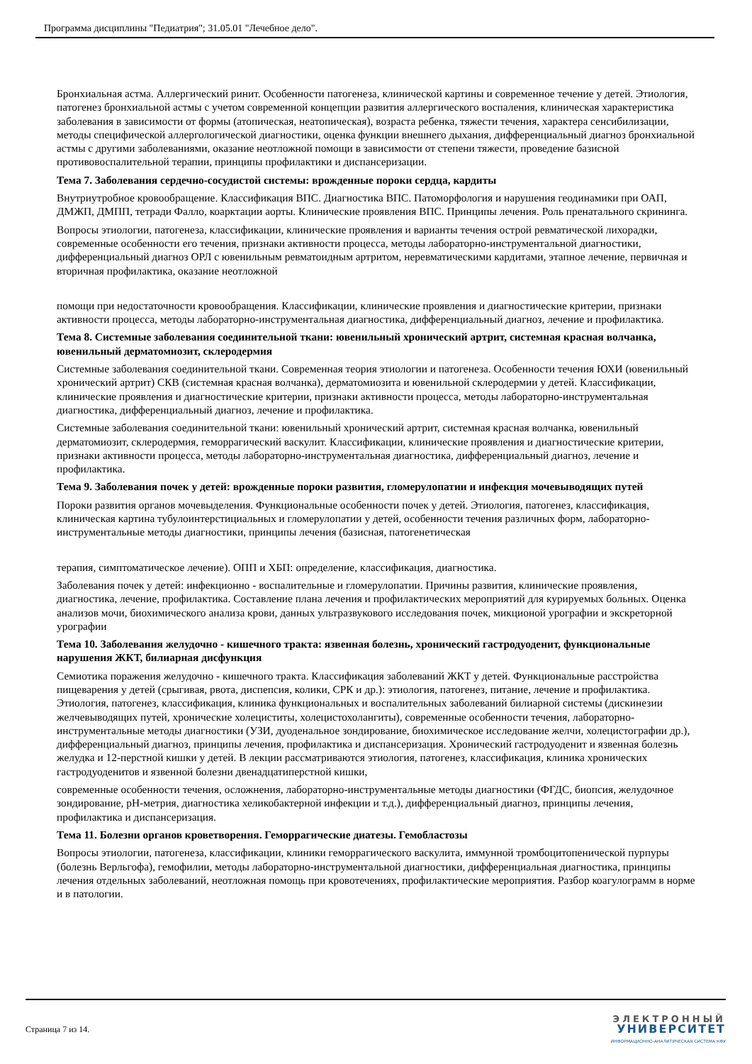Программа дисциплины "Педиатрия"; 31.05.01 "Лечебное дело".
Бронхиальная астма. Аллергический ринит. Особенности патогенеза, клинической картины и современное течение у детей. Этиология, патогенез бронхиальной астмы с учетом современной концепции развития аллергического воспаления, клиническая характеристика заболевания в зависимости от формы (атопическая, неатопическая), возраста ребенка, тяжести течения, характера сенсибилизации, методы специфической аллергологической диагностики, оценка функции внешнего дыхания, дифференциальный диагноз бронхиальной астмы с другими заболеваниями, оказание неотложной помощи в зависимости от степени тяжести, проведение базисной противовоспалительной терапии, принципы профилактики и диспансеризации.
Тема 7. Заболевания сердечно-сосудистой системы: врожденные пороки сердца, кардиты
Внутриутробное кровообращение. Классификация ВПС. Диагностика ВПС. Патоморфология и нарушения геодинамики при ОАП, ДМЖП, ДМПП, тетради Фалло, коарктации аорты. Клинические проявления ВПС. Принципы лечения. Роль пренатального скрининга.
Вопросы этиологии, патогенеза, классификации, клинические проявления и варианты течения острой ревматической лихорадки, современные особенности его течения, признаки активности процесса, методы лабораторно-инструментальной диагностики, дифференциальный диагноз ОРЛ с ювенильным ревматоидным артритом, неревматическими кардитами, этапное лечение, первичная и вторичная профилактика, оказание неотложной
помощи при недостаточности кровообращения. Классификации, клинические проявления и диагностические критерии, признаки активности процесса, методы лабораторно-инструментальная диагностика, дифференциальный диагноз, лечение и профилактика.
Тема 8. Системные заболевания соединительной ткани: ювенильный хронический артрит, системная красная волчанка, ювенильный дерматомиозит, склеродермия
Системные заболевания соединительной ткани. Современная теория этиологии и патогенеза. Особенности течения ЮХИ (ювенильный хронический артрит) СКВ (системная красная волчанка), дерматомиозита и ювенильной склеродермии у детей. Классификации, клинические проявления и диагностические критерии, признаки активности процесса, методы лабораторно-инструментальная диагностика, дифференциальный диагноз, лечение и профилактика.
Системные заболевания соединительной ткани: ювенильный хронический артрит, системная красная волчанка, ювенильный дерматомиозит, склеродермия, геморрагический васкулит. Классификации, клинические проявления и диагностические критерии, признаки активности процесса, методы лабораторно-инструментальная диагностика, дифференциальный диагноз, лечение и профилактика.
Тема 9. Заболевания почек у детей: врожденные пороки развития, гломерулопатии и инфекция мочевыводящих путей
Пороки развития органов мочевыделения. Функциональные особенности почек у детей. Этиология, патогенез, классификация, клиническая картина тубулоинтерстициальных и гломерулопатии у детей, особенности течения различных форм, лабораторно-инструментальные методы диагностики, принципы лечения (базисная, патогенетическая
терапия, симптоматическое лечение). ОПП и ХБП: определение, классификация, диагностика.
Заболевания почек у детей: инфекционно - воспалительные и гломерулопатии. Причины развития, клинические проявления, диагностика, лечение, профилактика. Составление плана лечения и профилактических мероприятий для курируемых больных. Оценка анализов мочи, биохимического анализа крови, данных ультразвукового исследования почек, микционой урографии и экскреторной урографии
Тема 10. Заболевания желудочно - кишечного тракта: язвенная болезнь, хронический гастродуоденит, функциональные нарушения ЖКТ, билиарная дисфункция
Семиотика поражения желудочно - кишечного тракта. Классификация заболеваний ЖКТ у детей. Функциональные расстройства пищеварения у детей (срыгивая, рвота, диспепсия, колики, СРК и др.): этиология, патогенез, питание, лечение и профилактика. Этиология, патогенез, классификация, клиника функциональных и воспалительных заболеваний билиарной системы (дискинезии желчевыводящих путей, хронические холециститы, холецистохолангиты), современные особенности течения, лабораторно-инструментальные методы диагностики (УЗИ, дуоденальное зондирование, биохимическое исследование желчи, холецистографии др.), дифференциальный диагноз, принципы лечения, профилактика и диспансеризация. Хронический гастродуоденит и язвенная болезнь желудка и 12-перстной кишки у детей. В лекции рассматриваются этиология, патогенез, классификация, клиника хронических гастродуоденитов и язвенной болезни двенадцатиперстной кишки,
современные особенности течения, осложнения, лабораторно-инструментальные методы диагностики (ФГДС, биопсия, желудочное зондирование, pH-метрия, диагностика хеликобактерной инфекции и т.д.), дифференциальный диагноз, принципы лечения, профилактика и диспансеризация.
Тема 11. Болезни органов кроветворения. Геморрагические диатезы. Гемобластозы
Вопросы этиологии, патогенеза, классификации, клиники геморрагического васкулита, иммунной тромбоцитопенической пурпуры (болезнь Верльгофа), гемофилии, методы лабораторно-инструментальной диагностики, дифференциальная диагностика, принципы лечения отдельных заболеваний, неотложная помощь при кровотечениях, профилактические мероприятия. Разбор коагулограмм в норме и в патологии.
Страница 7 из 14.
ЭЛЕКТРОННЫЙ
УНИВЕРСИТЕТ
ИНФОРМАЦИОННО-АНАЛИТИЧЕСКАЯ СИСТЕМА КФУ